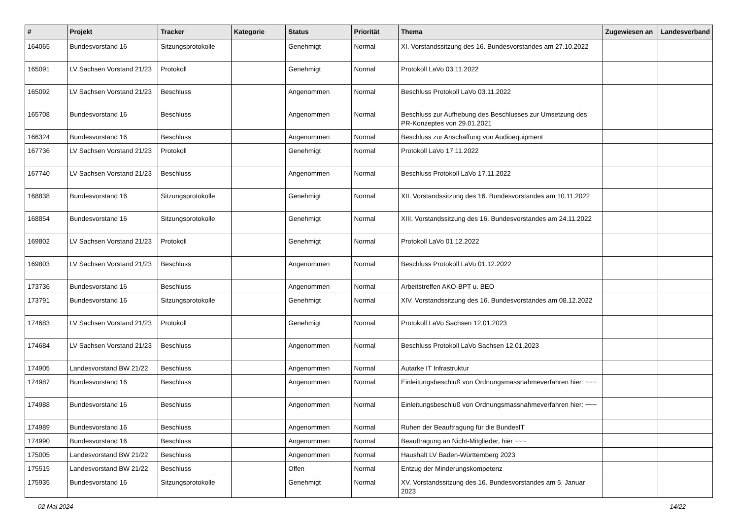| # | Projekt | Tracker | Kategorie | Status | Priorität | Thema | Zugewiesen an | Landesverband |
| --- | --- | --- | --- | --- | --- | --- | --- | --- |
| 164065 | Bundesvorstand 16 | Sitzungsprotokolle | | Genehmigt | Normal | XI. Vorstandssitzung des 16. Bundesvorstandes am 27.10.2022 | | |
| 165091 | LV Sachsen Vorstand 21/23 | Protokoll | | Genehmigt | Normal | Protokoll LaVo 03.11.2022 | | |
| 165092 | LV Sachsen Vorstand 21/23 | Beschluss | | Angenommen | Normal | Beschluss Protokoll LaVo 03.11.2022 | | |
| 165708 | Bundesvorstand 16 | Beschluss | | Angenommen | Normal | Beschluss zur Aufhebung des Beschlusses zur Umsetzung des PR-Konzeptes von 29.01.2021 | | |
| 166324 | Bundesvorstand 16 | Beschluss | | Angenommen | Normal | Beschluss zur Anschaffung von Audioequipment | | |
| 167736 | LV Sachsen Vorstand 21/23 | Protokoll | | Genehmigt | Normal | Protokoll LaVo 17.11.2022 | | |
| 167740 | LV Sachsen Vorstand 21/23 | Beschluss | | Angenommen | Normal | Beschluss Protokoll LaVo 17.11.2022 | | |
| 168838 | Bundesvorstand 16 | Sitzungsprotokolle | | Genehmigt | Normal | XII. Vorstandssitzung des 16. Bundesvorstandes am 10.11.2022 | | |
| 168854 | Bundesvorstand 16 | Sitzungsprotokolle | | Genehmigt | Normal | XIII. Vorstandssitzung des 16. Bundesvorstandes am 24.11.2022 | | |
| 169802 | LV Sachsen Vorstand 21/23 | Protokoll | | Genehmigt | Normal | Protokoll LaVo 01.12.2022 | | |
| 169803 | LV Sachsen Vorstand 21/23 | Beschluss | | Angenommen | Normal | Beschluss Protokoll LaVo 01.12.2022 | | |
| 173736 | Bundesvorstand 16 | Beschluss | | Angenommen | Normal | Arbeitstreffen AKO-BPT u. BEO | | |
| 173791 | Bundesvorstand 16 | Sitzungsprotokolle | | Genehmigt | Normal | XIV. Vorstandssitzung des 16. Bundesvorstandes am 08.12.2022 | | |
| 174683 | LV Sachsen Vorstand 21/23 | Protokoll | | Genehmigt | Normal | Protokoll LaVo Sachsen 12.01.2023 | | |
| 174684 | LV Sachsen Vorstand 21/23 | Beschluss | | Angenommen | Normal | Beschluss Protokoll LaVo Sachsen 12.01.2023 | | |
| 174905 | Landesvorstand BW 21/22 | Beschluss | | Angenommen | Normal | Autarke IT Infrastruktur | | |
| 174987 | Bundesvorstand 16 | Beschluss | | Angenommen | Normal | Einleitungsbeschluß von Ordnungsmassnahmeverfahren hier: ~~~ | | |
| 174988 | Bundesvorstand 16 | Beschluss | | Angenommen | Normal | Einleitungsbeschluß von Ordnungsmassnahmeverfahren hier: ~~~ | | |
| 174989 | Bundesvorstand 16 | Beschluss | | Angenommen | Normal | Ruhen der Beauftragung für die BundesIT | | |
| 174990 | Bundesvorstand 16 | Beschluss | | Angenommen | Normal | Beauftragung an Nicht-Mitglieder, hier ~~~ | | |
| 175005 | Landesvorstand BW 21/22 | Beschluss | | Angenommen | Normal | Haushalt LV Baden-Württemberg 2023 | | |
| 175515 | Landesvorstand BW 21/22 | Beschluss | | Offen | Normal | Entzug der Minderungskompetenz | | |
| 175935 | Bundesvorstand 16 | Sitzungsprotokolle | | Genehmigt | Normal | XV. Vorstandssitzung des 16. Bundesvorstandes am 5. Januar 2023 | | |
02 Mai 2024 14/22